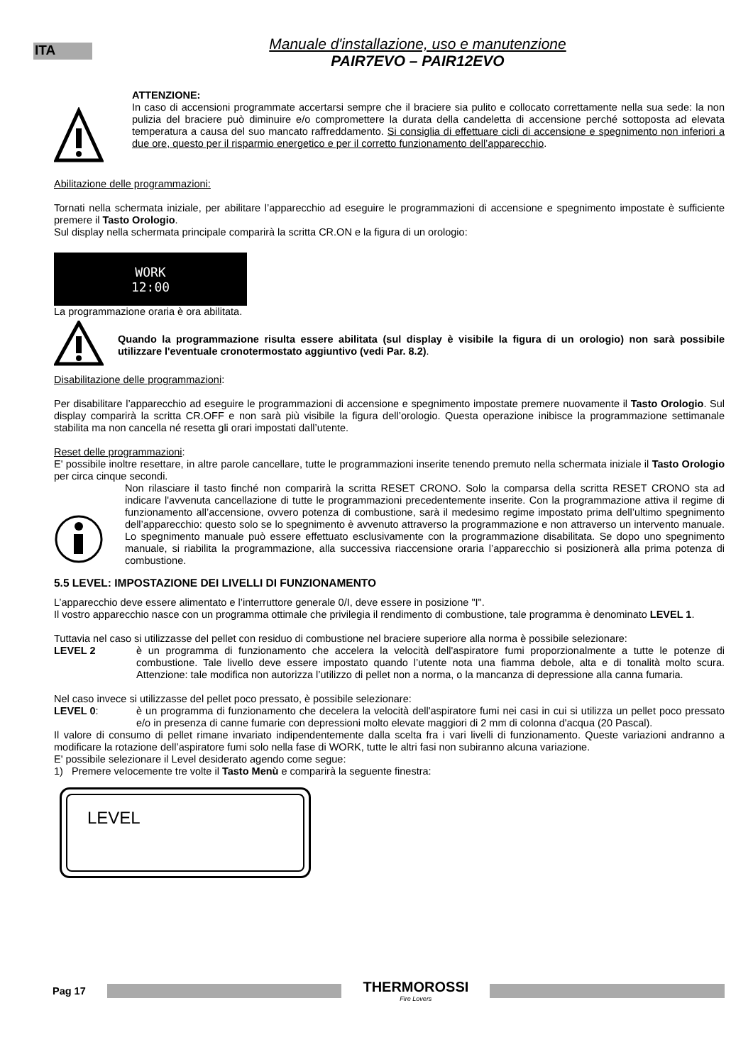ITA
Manuale d'installazione, uso e manutenzione
PAIR7EVO – PAIR12EVO
ATTENZIONE:
In caso di accensioni programmate accertarsi sempre che il braciere sia pulito e collocato correttamente nella sua sede: la non pulizia del braciere può diminuire e/o compromettere la durata della candeletta di accensione perché sottoposta ad elevata temperatura a causa del suo mancato raffreddamento. Si consiglia di effettuare cicli di accensione e spegnimento non inferiori a due ore, questo per il risparmio energetico e per il corretto funzionamento dell’apparecchio.
Abilitazione delle programmazioni:
Tornati nella schermata iniziale, per abilitare l’apparecchio ad eseguire le programmazioni di accensione e spegnimento impostate è sufficiente premere il Tasto Orologio.
Sul display nella schermata principale comparirà la scritta CR.ON e la figura di un orologio:
WORK
12:00
La programmazione oraria è ora abilitata.
Quando la programmazione risulta essere abilitata (sul display è visibile la figura di un orologio) non sarà possibile utilizzare l'eventuale cronotermostato aggiuntivo (vedi Par. 8.2).
Disabilitazione delle programmazioni:
Per disabilitare l’apparecchio ad eseguire le programmazioni di accensione e spegnimento impostate premere nuovamente il Tasto Orologio. Sul display comparirà la scritta CR.OFF e non sarà più visibile la figura dell’orologio. Questa operazione inibisce la programmazione settimanale stabilita ma non cancella né resetta gli orari impostati dall’utente.
Reset delle programmazioni:
E' possibile inoltre resettare, in altre parole cancellare, tutte le programmazioni inserite tenendo premuto nella schermata iniziale il Tasto Orologio per circa cinque secondi.
Non rilasciare il tasto finché non comparirà la scritta RESET CRONO. Solo la comparsa della scritta RESET CRONO sta ad indicare l'avvenuta cancellazione di tutte le programmazioni precedentemente inserite. Con la programmazione attiva il regime di funzionamento all’accensione, ovvero potenza di combustione, sarà il medesimo regime impostato prima dell’ultimo spegnimento dell’apparecchio: questo solo se lo spegnimento è avvenuto attraverso la programmazione e non attraverso un intervento manuale. Lo spegnimento manuale può essere effettuato esclusivamente con la programmazione disabilitata. Se dopo uno spegnimento manuale, si riabilita la programmazione, alla successiva riaccensione oraria l’apparecchio si posizionerà alla prima potenza di combustione.
5.5 LEVEL: IMPOSTAZIONE DEI LIVELLI DI FUNZIONAMENTO
L’apparecchio deve essere alimentato e l’interruttore generale 0/I, deve essere in posizione "I".
Il vostro apparecchio nasce con un programma ottimale che privilegia il rendimento di combustione, tale programma è denominato LEVEL 1.
Tuttavia nel caso si utilizzasse del pellet con residuo di combustione nel braciere superiore alla norma è possibile selezionare:
LEVEL 2
è un programma di funzionamento che accelera la velocità dell'aspiratore fumi proporzionalmente a tutte le potenze di combustione. Tale livello deve essere impostato quando l’utente nota una fiamma debole, alta e di tonalità molto scura. Attenzione: tale modifica non autorizza l’utilizzo di pellet non a norma, o la mancanza di depressione alla canna fumaria.
Nel caso invece si utilizzasse del pellet poco pressato, è possibile selezionare:
LEVEL 0:
è un programma di funzionamento che decelera la velocità dell'aspiratore fumi nei casi in cui si utilizza un pellet poco pressato e/o in presenza di canne fumarie con depressioni molto elevate maggiori di 2 mm di colonna d'acqua (20 Pascal).
Il valore di consumo di pellet rimane invariato indipendentemente dalla scelta fra i vari livelli di funzionamento. Queste variazioni andranno a modificare la rotazione dell’aspiratore fumi solo nella fase di WORK, tutte le altri fasi non subiranno alcuna variazione.
E' possibile selezionare il Level desiderato agendo come segue:
1) Premere velocemente tre volte il Tasto Menù e comparirà la seguente finestra:
LEVEL
Pag 17
THERMOROSSI
Fire Lovers